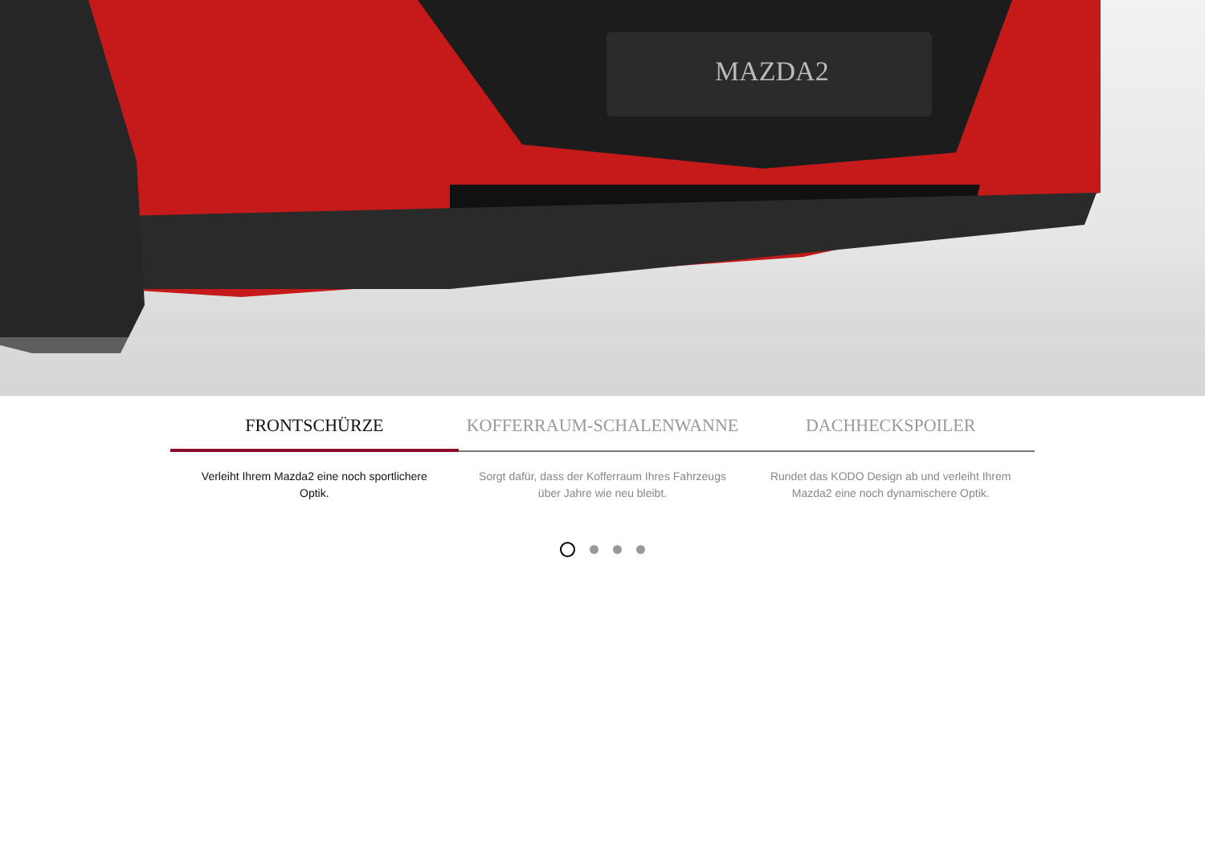MAZDA2
FRONTSCHÜRZE
Verleiht Ihrem Mazda2 eine noch sportlichere Optik.
KOFFERRAUM-SCHALENWANNE
Sorgt dafür, dass der Kofferraum Ihres Fahrzeugs über Jahre wie neu bleibt.
DACHHECKSPOILER
Rundet das KODO Design ab und verleiht Ihrem Mazda2 eine noch dynamischere Optik.